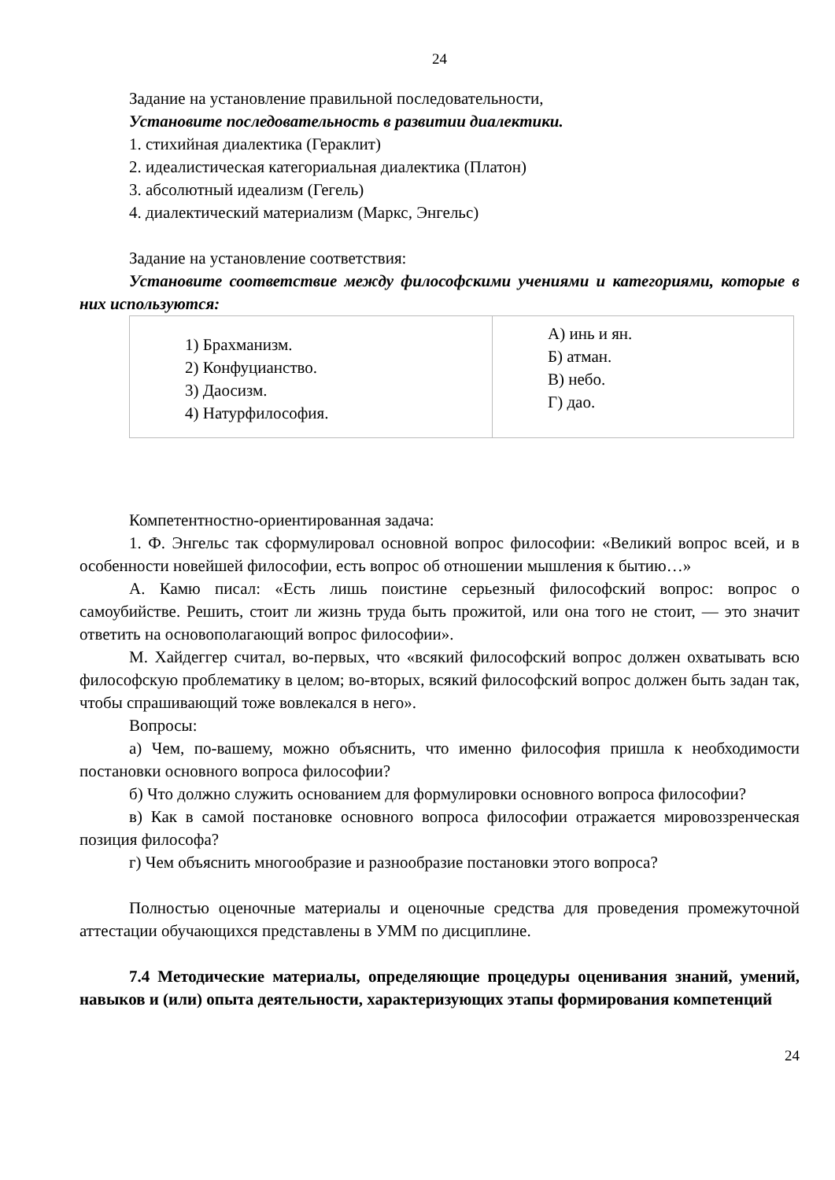24
Задание на установление правильной последовательности,
Установите последовательность в развитии диалектики.
1. стихийная диалектика (Гераклит)
2. идеалистическая категориальная диалектика (Платон)
3. абсолютный идеализм (Гегель)
4. диалектический материализм (Маркс, Энгельс)
Задание на установление соответствия:
Установите соответствие между философскими учениями и категориями, которые в них используются:
| 1) Брахманизм. 2) Конфуцианство. 3) Даосизм. 4) Натурфилософия. | А) инь и ян. Б) атман. В) небо. Г) дао. |
Компетентностно-ориентированная задача:
1. Ф. Энгельс так сформулировал основной вопрос философии: «Великий вопрос всей, и в особенности новейшей философии, есть вопрос об отношении мышления к бытию…»
А. Камю писал: «Есть лишь поистине серьезный философский вопрос: вопрос о самоубийстве. Решить, стоит ли жизнь труда быть прожитой, или она того не стоит, — это значит ответить на основополагающий вопрос философии».
М. Хайдеггер считал, во-первых, что «всякий философский вопрос должен охватывать всю философскую проблематику в целом; во-вторых, всякий философский вопрос должен быть задан так, чтобы спрашивающий тоже вовлекался в него».
Вопросы:
а) Чем, по-вашему, можно объяснить, что именно философия пришла к необходимости постановки основного вопроса философии?
б) Что должно служить основанием для формулировки основного вопроса философии?
в) Как в самой постановке основного вопроса философии отражается мировоззренческая позиция философа?
г) Чем объяснить многообразие и разнообразие постановки этого вопроса?
Полностью оценочные материалы и оценочные средства для проведения промежуточной аттестации обучающихся представлены в УММ по дисциплине.
7.4 Методические материалы, определяющие процедуры оценивания знаний, умений, навыков и (или) опыта деятельности, характеризующих этапы формирования компетенций
24